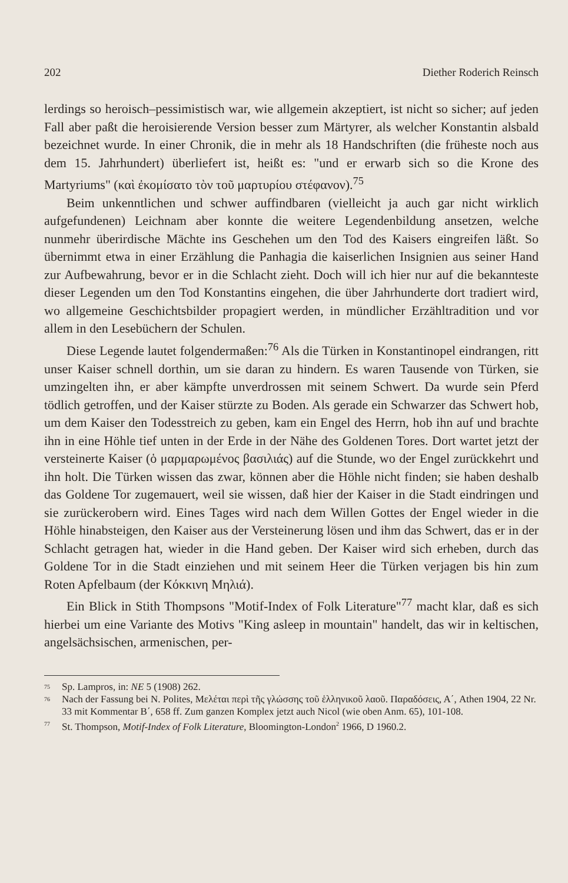202 Diether Roderich Reinsch
lerdings so heroisch–pessimistisch war, wie allgemein akzeptiert, ist nicht so sicher; auf jeden Fall aber paßt die heroisierende Version besser zum Märtyrer, als welcher Konstantin alsbald bezeichnet wurde. In einer Chronik, die in mehr als 18 Handschriften (die früheste noch aus dem 15. Jahrhundert) überliefert ist, heißt es: "und er erwarb sich so die Krone des Martyriums" (καὶ ἐκομίσατο τὸν τοῦ μαρτυρίου στέφανον).<sup>75</sup>
Beim unkenntlichen und schwer auffindbaren (vielleicht ja auch gar nicht wirklich aufgefundenen) Leichnam aber konnte die weitere Legendenbildung ansetzen, welche nunmehr überirdische Mächte ins Geschehen um den Tod des Kaisers eingreifen läßt. So übernimmt etwa in einer Erzählung die Panhagia die kaiserlichen Insignien aus seiner Hand zur Aufbewahrung, bevor er in die Schlacht zieht. Doch will ich hier nur auf die bekannteste dieser Legenden um den Tod Konstantins eingehen, die über Jahrhunderte dort tradiert wird, wo allgemeine Geschichtsbilder propagiert werden, in mündlicher Erzähltradition und vor allem in den Lesebüchern der Schulen.
Diese Legende lautet folgendermaßen:<sup>76</sup> Als die Türken in Konstantinopel eindrangen, ritt unser Kaiser schnell dorthin, um sie daran zu hindern. Es waren Tausende von Türken, sie umzingelten ihn, er aber kämpfte unverdrossen mit seinem Schwert. Da wurde sein Pferd tödlich getroffen, und der Kaiser stürzte zu Boden. Als gerade ein Schwarzer das Schwert hob, um dem Kaiser den Todesstreich zu geben, kam ein Engel des Herrn, hob ihn auf und brachte ihn in eine Höhle tief unten in der Erde in der Nähe des Goldenen Tores. Dort wartet jetzt der versteinerte Kaiser (ὁ μαρμαρωμένος βασιλιάς) auf die Stunde, wo der Engel zurückkehrt und ihn holt. Die Türken wissen das zwar, können aber die Höhle nicht finden; sie haben deshalb das Goldene Tor zugemauert, weil sie wissen, daß hier der Kaiser in die Stadt eindringen und sie zurückerobern wird. Eines Tages wird nach dem Willen Gottes der Engel wieder in die Höhle hinabsteigen, den Kaiser aus der Versteinerung lösen und ihm das Schwert, das er in der Schlacht getragen hat, wieder in die Hand geben. Der Kaiser wird sich erheben, durch das Goldene Tor in die Stadt einziehen und mit seinem Heer die Türken verjagen bis hin zum Roten Apfelbaum (der Κόκκινη Μηλιά).
Ein Blick in Stith Thompsons "Motif-Index of Folk Literature"<sup>77</sup> macht klar, daß es sich hierbei um eine Variante des Motivs "King asleep in mountain" handelt, das wir in keltischen, angelsächsischen, armenischen, per-
<sup>75</sup> Sp. Lampros, in: NE 5 (1908) 262.
<sup>76</sup> Nach der Fassung bei N. Polites, Μελέται περὶ τῆς γλώσσης τοῦ ἑλληνικοῦ λαοῦ. Παραδόσεις, Α΄, Athen 1904, 22 Nr. 33 mit Kommentar Β΄, 658 ff. Zum ganzen Komplex jetzt auch Nicol (wie oben Anm. 65), 101-108.
<sup>77</sup> St. Thompson, Motif-Index of Folk Literature, Bloomington-London<sup>2</sup> 1966, D 1960.2.